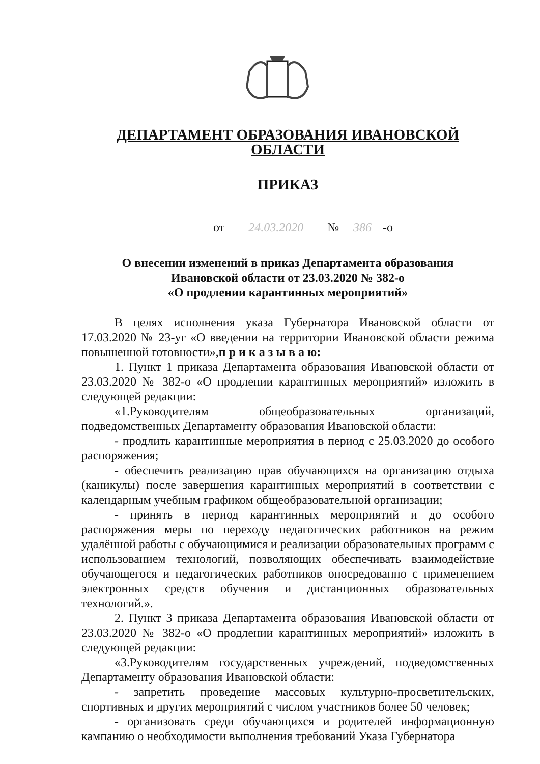ДЕПАРТАМЕНТ ОБРАЗОВАНИЯ ИВАНОВСКОЙ ОБЛАСТИ
ПРИКАЗ
от 24.03.2020 № 386 -о
О внесении изменений в приказ Департамента образования
Ивановской области от 23.03.2020 № 382-о
«О продлении карантинных мероприятий»
В целях исполнения указа Губернатора Ивановской области от 17.03.2020 № 23-уг «О введении на территории Ивановской области режима повышенной готовности»,п р и к а з ы в а ю:
1. Пункт 1 приказа Департамента образования Ивановской области от 23.03.2020 № 382-о «О продлении карантинных мероприятий» изложить в следующей редакции:
«1.Руководителям общеобразовательных организаций, подведомственных Департаменту образования Ивановской области:
- продлить карантинные мероприятия в период с 25.03.2020 до особого распоряжения;
- обеспечить реализацию прав обучающихся на организацию отдыха (каникулы) после завершения карантинных мероприятий в соответствии с календарным учебным графиком общеобразовательной организации;
- принять в период карантинных мероприятий и до особого распоряжения меры по переходу педагогических работников на режим удалённой работы с обучающимися и реализации образовательных программ с использованием технологий, позволяющих обеспечивать взаимодействие обучающегося и педагогических работников опосредованно с применением электронных средств обучения и дистанционных образовательных технологий.».
2. Пункт 3 приказа Департамента образования Ивановской области от 23.03.2020 № 382-о «О продлении карантинных мероприятий» изложить в следующей редакции:
«3.Руководителям государственных учреждений, подведомственных Департаменту образования Ивановской области:
- запретить проведение массовых культурно-просветительских, спортивных и других мероприятий с числом участников более 50 человек;
- организовать среди обучающихся и родителей информационную кампанию о необходимости выполнения требований Указа Губернатора